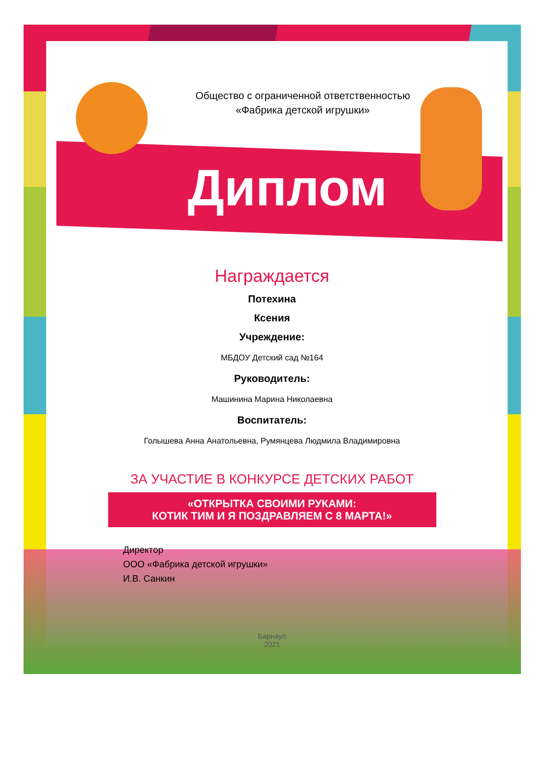Общество с ограниченной ответственностью
«Фабрика детской игрушки»
Диплом
Награждается
Потехина
Ксения
Учреждение:
МБДОУ Детский сад №164
Руководитель:
Машинина Марина Николаевна
Воспитатель:
Голышева Анна Анатольевна, Румянцева Людмила Владимировна
ЗА УЧАСТИЕ В КОНКУРСЕ ДЕТСКИХ РАБОТ
«ОТКРЫТКА СВОИМИ РУКАМИ:
КОТИК ТИМ И Я ПОЗДРАВЛЯЕМ С 8 МАРТА!»
Директор
ООО «Фабрика детской игрушки»
И.В. Санкин
Барнаул
2021